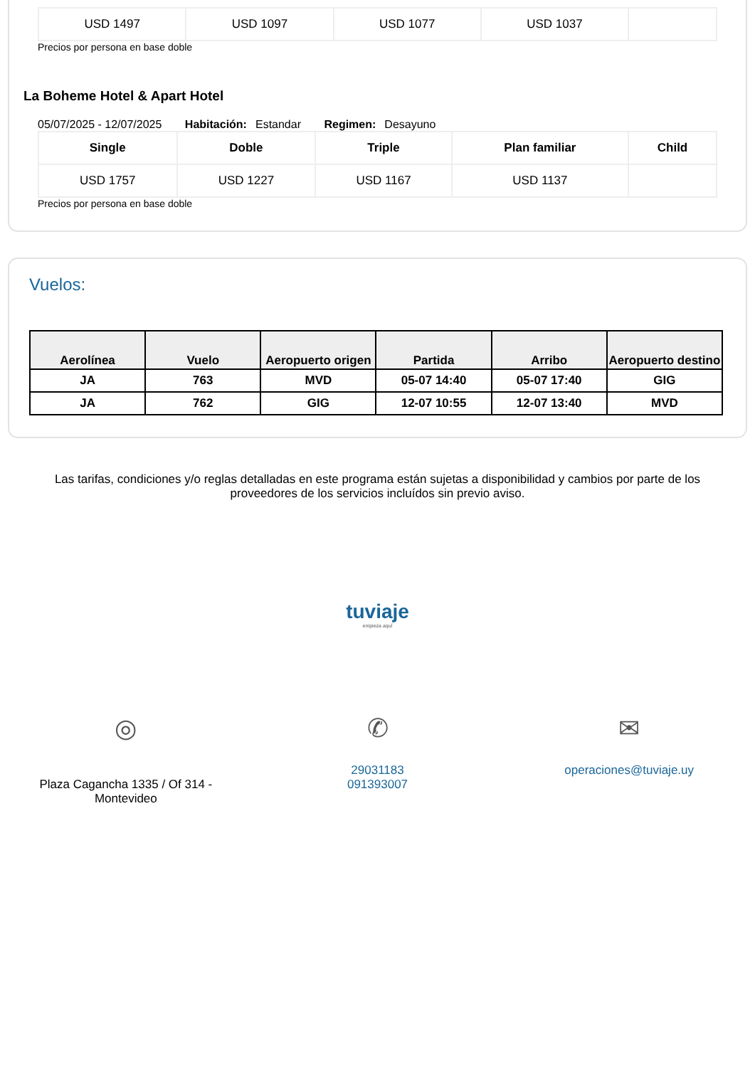| USD 1497 | USD 1097 | USD 1077 | USD 1037 | |
Precios por persona en base doble
La Boheme Hotel & Apart Hotel
05/07/2025 - 12/07/2025 Habitación: Estandar Regimen: Desayuno
| Single | Doble | Triple | Plan familiar | Child |
| --- | --- | --- | --- | --- |
| USD 1757 | USD 1227 | USD 1167 | USD 1137 | |
Precios por persona en base doble
Vuelos:
| Aerolínea | Vuelo | Aeropuerto origen | Partida | Arribo | Aeropuerto destino |
| --- | --- | --- | --- | --- | --- |
| JA | 763 | MVD | 05-07 14:40 | 05-07 17:40 | GIG |
| JA | 762 | GIG | 12-07 10:55 | 12-07 13:40 | MVD |
Las tarifas, condiciones y/o reglas detalladas en este programa están sujetas a disponibilidad y cambios por parte de los proveedores de los servicios incluídos sin previo aviso.
tuviaje
empieza aquí
◎
Plaza Cagancha 1335 / Of 314 -
Montevideo
✆
29031183
091393007
✉
operaciones@tuviaje.uy